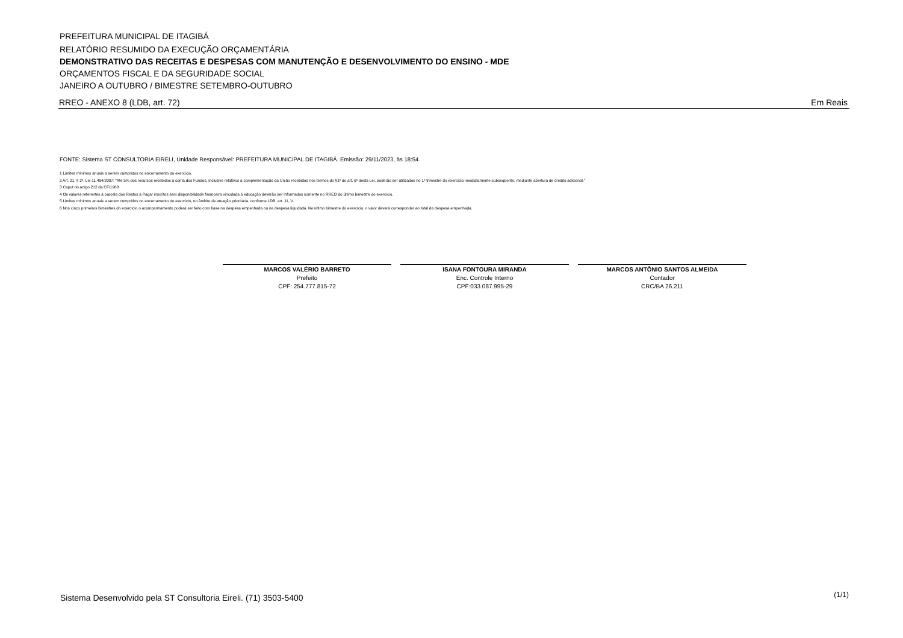PREFEITURA MUNICIPAL DE ITAGIBÁ
RELATÓRIO RESUMIDO DA EXECUÇÃO ORÇAMENTÁRIA
DEMONSTRATIVO DAS RECEITAS E DESPESAS COM MANUTENÇÃO E DESENVOLVIMENTO DO ENSINO - MDE
ORÇAMENTOS FISCAL E DA SEGURIDADE SOCIAL
JANEIRO A OUTUBRO / BIMESTRE SETEMBRO-OUTUBRO
RREO - ANEXO 8 (LDB, art. 72) Em Reais
FONTE: Sistema ST CONSULTORIA EIRELI, Unidade Responsável: PREFEITURA MUNICIPAL DE ITAGIBÁ. Emissão: 29/11/2023, às 18:54.
1 Limites mínimos anuais a serem cumpridos no encerramento do exercício.
2 Art. 21, § 2º, Lei 11.494/2007: “Até 5% dos recursos recebidos à conta dos Fundos, inclusive relativos à complementação da União recebidos nos termos do §1º do art. 6º desta Lei, poderão ser utilizados no 1º trimestre do exercício imediatamente subseqüente, mediante abertura de crédito adicional.”
3 Caput do artigo 212 da CF/1988
4 Os valores referentes à parcela dos Restos a Pagar inscritos sem disponibilidade financeira vinculada à educação deverão ser informados somente no RREO do último bimestre do exercício.
5 Limites mínimos anuais a serem cumpridos no encerramento do exercício, no âmbito de atuação prioritária, conforme LDB, art. 11, V.
6 Nos cinco primeiros bimestres do exercício o acompanhamento poderá ser feito com base na despesa empenhada ou na despesa liquidada. No último bimestre do exercício, o valor deverá corresponder ao total da despesa empenhada.
MARCOS VALÉRIO BARRETO
Prefeito
CPF: 254.777.815-72
ISANA FONTOURA MIRANDA
Enc. Controle Interno
CPF:033.087.995-29
MARCOS ANTÔNIO SANTOS ALMEIDA
Contador
CRC/BA 26.211
Sistema Desenvolvido pela ST Consultoria Eireli. (71) 3503-5400 (1/1)